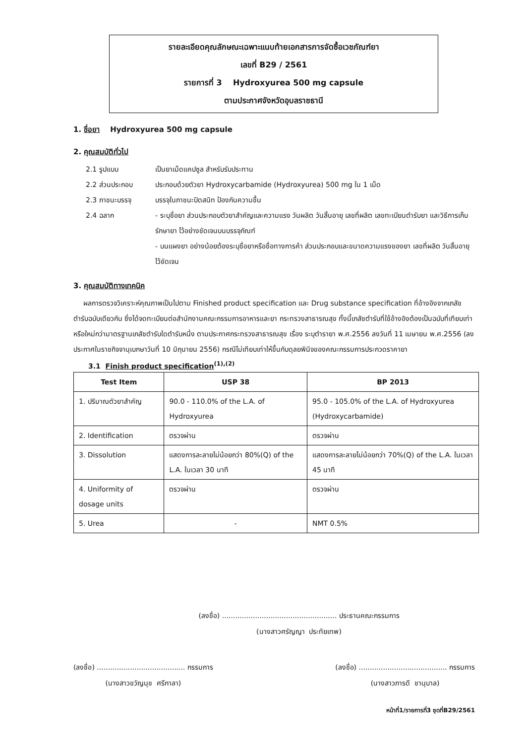รายละเอียดคุณลักษณะเฉพาะแนบท้ายเอกสารการจัดซื้อเวชภัณฑ์ยา
เลขที่ B29 / 2561
รายการที่ 3 Hydroxyurea 500 mg capsule
ตามประกาศจังหวัดอุบลราชธานี
1. ชื่อยา Hydroxyurea 500 mg capsule
2. คุณสมบัติทั่วไป
2.1 รูปแบบ เป็นยาเม็ดแคปซูล สำหรับรับประทาน
2.2 ส่วนประกอบ ประกอบด้วยตัวยา Hydroxycarbamide (Hydroxyurea) 500 mg ใน 1 เม็ด
2.3 ภาชนะบรรจุ บรรจุในภาชนะปิดสนิท ป้องกันความชื้น
2.4 ฉลาก - ระบุชื่อยา ส่วนประกอบตัวยาสำคัญและความแรง วันผลิต วันสิ้นอายุ เลขที่ผลิต เลขทะเบียนตำรับยา และวิธีการเก็บรักษายา ไว้อย่างชัดเจนบนบรรจุภัณฑ์
- บนแผงยา อย่างน้อยต้องระบุชื่อยาหรือชื่อทางการค้า ส่วนประกอบและขนาดความแรงของยา เลขที่ผลิต วันสิ้นอายุไว้ชัดเจน
3. คุณสมบัติทางเทคนิค
ผลการตรวจวิเคราะห์คุณภาพเป็นไปตาม Finished product specification และ Drug substance specification ที่อ้างอิงจากเภสัชตำรับฉบับเดียวกัน ซึ่งได้จดทะเบียนต่อสำนักงานคณะกรรมการอาหารและยา กระทรวงสาธารณสุข ทั้งนี้เภสัชตำรับที่ใช้อ้างอิงต้องเป็นฉบับที่เทียบเท่าหรือใหม่กว่ามาตรฐานเภสัชตำรับใดตำรับหนึ่ง ตามประกาศกระทรวงสาธารณสุข เรื่อง ระบุตำรายา พ.ศ.2556 ลงวันที่ 11 เมษายน พ.ศ.2556 (ลงประกาศในราชกิจจานุเบกษาวันที่ 10 มิถุนายน 2556) กรณีไม่เทียบเท่าให้ขึ้นกับดุลยพินิจของคณะกรรมการประกวดราคายา
3.1 Finish product specification<sup>(1),(2)</sup>
| Test Item | USP 38 | BP 2013 |
| --- | --- | --- |
| 1. ปริมาณตัวยาสำคัญ | 90.0 - 110.0% of the L.A. of Hydroxyurea | 95.0 - 105.0% of the L.A. of Hydroxyurea (Hydroxycarbamide) |
| 2. Identification | ตรวจผ่าน | ตรวจผ่าน |
| 3. Dissolution | แสดงการละลายไม่น้อยกว่า 80%(Q) of the L.A. ในเวลา 30 นาที | แสดงการละลายไม่น้อยกว่า 70%(Q) of the L.A. ในเวลา 45 นาที |
| 4. Uniformity of dosage units | ตรวจผ่าน | ตรวจผ่าน |
| 5. Urea | - | NMT 0.5% |
(ลงชื่อ) .................................................... ประธานคณะกรรมการ
(นางสาวศรัญญา ประทัยเทพ)
(ลงชื่อ) ........................................ กรรมการ
(นางสาวขวัญนุช ศรีกาลา)
(ลงชื่อ) ........................................ กรรมการ
(นางสาวภารดี ชานุบาล)
หน้าที่1/รายการที่3 ชุดที่B29/2561